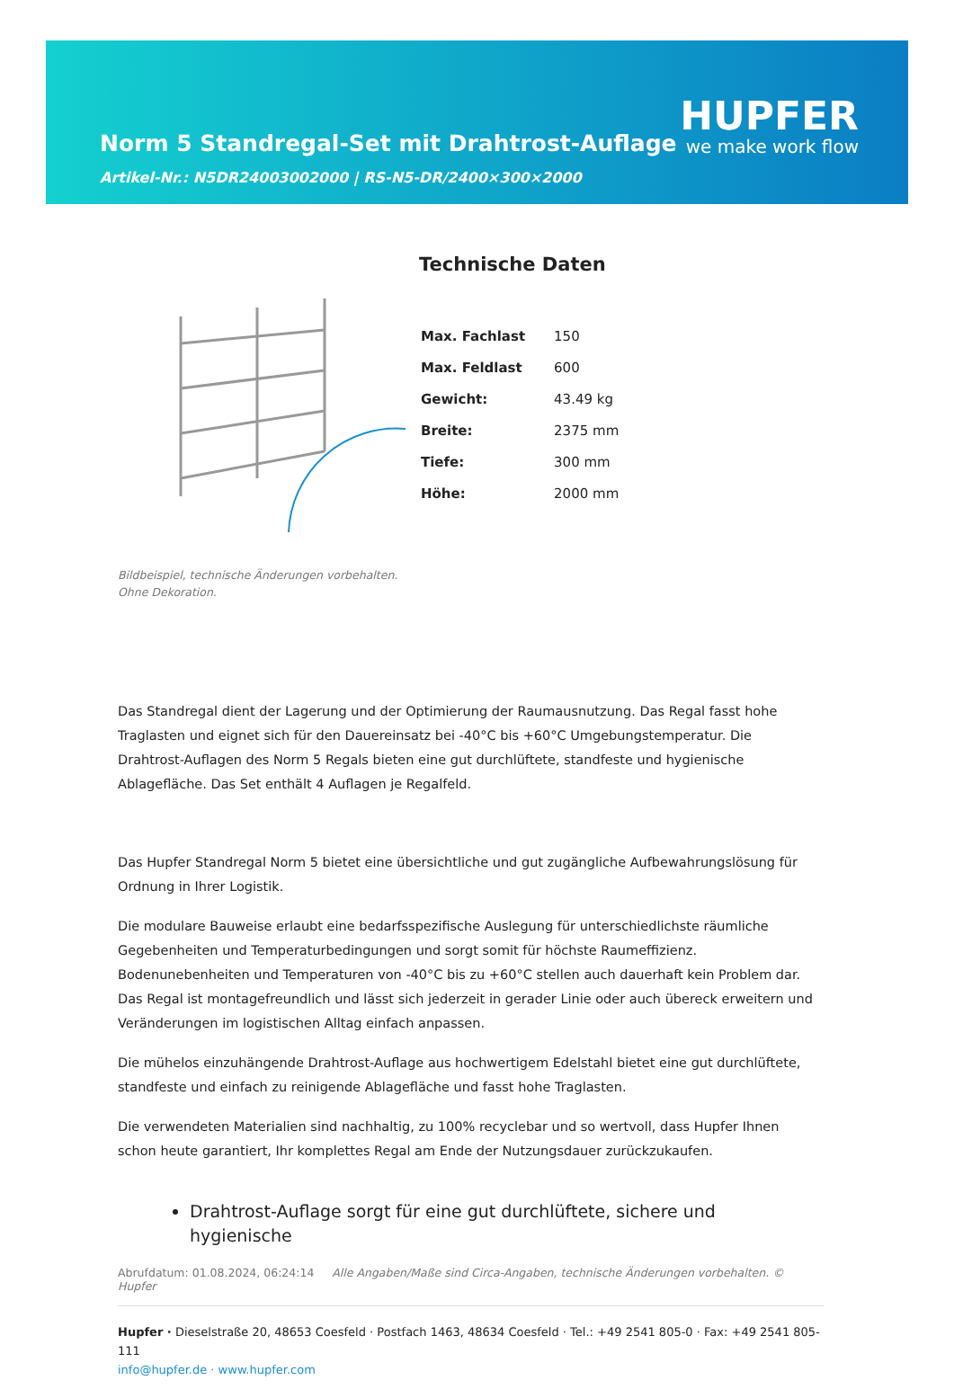Norm 5 Standregal-Set mit Drahtrost-Auflage
Artikel-Nr.: N5DR24003002000 | RS-N5-DR/2400×300×2000
HUPFER
we make work flow
Bildbeispiel, technische Änderungen vorbehalten.
Ohne Dekoration.
Technische Daten
| Max. Fachlast | 150 |
| Max. Feldlast | 600 |
| Gewicht: | 43.49 kg |
| Breite: | 2375 mm |
| Tiefe: | 300 mm |
| Höhe: | 2000 mm |
Das Standregal dient der Lagerung und der Optimierung der Raumausnutzung. Das Regal fasst hohe Traglasten und eignet sich für den Dauereinsatz bei -40°C bis +60°C Umgebungstemperatur. Die Drahtrost-Auflagen des Norm 5 Regals bieten eine gut durchlüftete, standfeste und hygienische Ablagefläche. Das Set enthält 4 Auflagen je Regalfeld.
Das Hupfer Standregal Norm 5 bietet eine übersichtliche und gut zugängliche Aufbewahrungslösung für Ordnung in Ihrer Logistik.
Die modulare Bauweise erlaubt eine bedarfsspezifische Auslegung für unterschiedlichste räumliche Gegebenheiten und Temperaturbedingungen und sorgt somit für höchste Raumeffizienz. Bodenunebenheiten und Temperaturen von -40°C bis zu +60°C stellen auch dauerhaft kein Problem dar. Das Regal ist montagefreundlich und lässt sich jederzeit in gerader Linie oder auch übereck erweitern und Veränderungen im logistischen Alltag einfach anpassen.
Die mühelos einzuhängende Drahtrost-Auflage aus hochwertigem Edelstahl bietet eine gut durchlüftete, standfeste und einfach zu reinigende Ablagefläche und fasst hohe Traglasten.
Die verwendeten Materialien sind nachhaltig, zu 100% recyclebar und so wertvoll, dass Hupfer Ihnen schon heute garantiert, Ihr komplettes Regal am Ende der Nutzungsdauer zurückzukaufen.
Drahtrost-Auflage sorgt für eine gut durchlüftete, sichere und hygienische
Abrufdatum: 01.08.2024, 06:24:14 Alle Angaben/Maße sind Circa-Angaben, technische Änderungen vorbehalten. © Hupfer
Hupfer · Dieselstraße 20, 48653 Coesfeld · Postfach 1463, 48634 Coesfeld · Tel.: +49 2541 805-0 · Fax: +49 2541 805-111
info@hupfer.de · www.hupfer.com